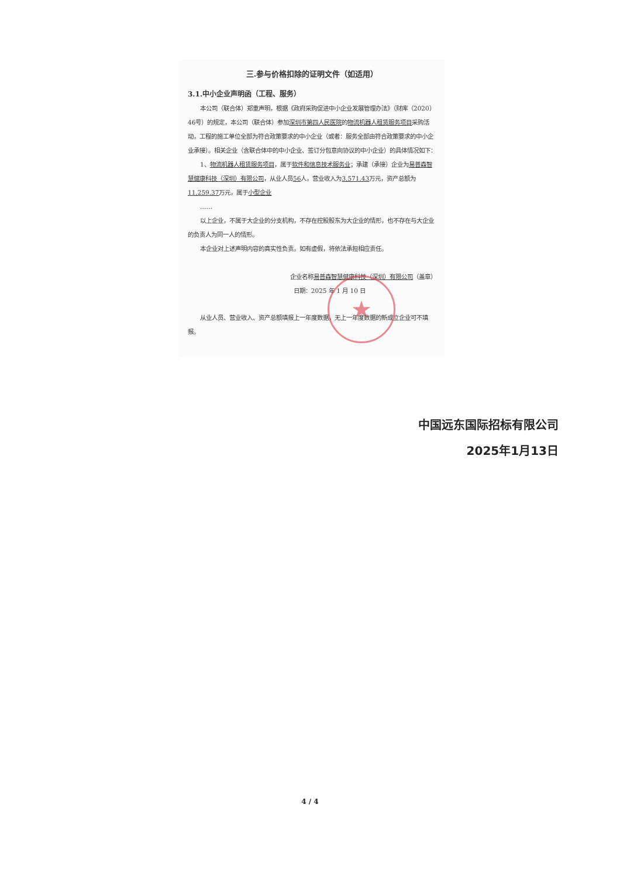★
三.参与价格扣除的证明文件（如适用）
3.1.中小企业声明函（工程、服务）
本公司（联合体）郑重声明，根据《政府采购促进中小企业发展管理办法》（财库（2020）46号）的规定，本公司（联合体）参加深圳市第四人民医院的物流机器人租赁服务项目采购活动，工程的施工单位全部为符合政策要求的中小企业（或者：服务全部由符合政策要求的中小企业承接）。相关企业（含联合体中的中小企业、签订分包意向协议的中小企业）的具体情况如下：
1、物流机器人租赁服务项目，属于软件和信息技术服务业；承建（承接）企业为易普森智慧健康科技（深圳）有限公司，从业人员56人，营业收入为3,571.43万元，资产总额为11,259.37万元，属于小型企业
……
以上企业，不属于大企业的分支机构，不存在控股股东为大企业的情形，也不存在与大企业的负责人为同一人的情形。
本企业对上述声明内容的真实性负责。如有虚假，将依法承担相应责任。
企业名称易普森智慧健康科技（深圳）有限公司（盖章）
日期：2025 年 1 月 10 日
从业人员、营业收入、资产总额填报上一年度数据，无上一年度数据的新成立企业可不填报。
中国远东国际招标有限公司
2025年1月13日
4 / 4